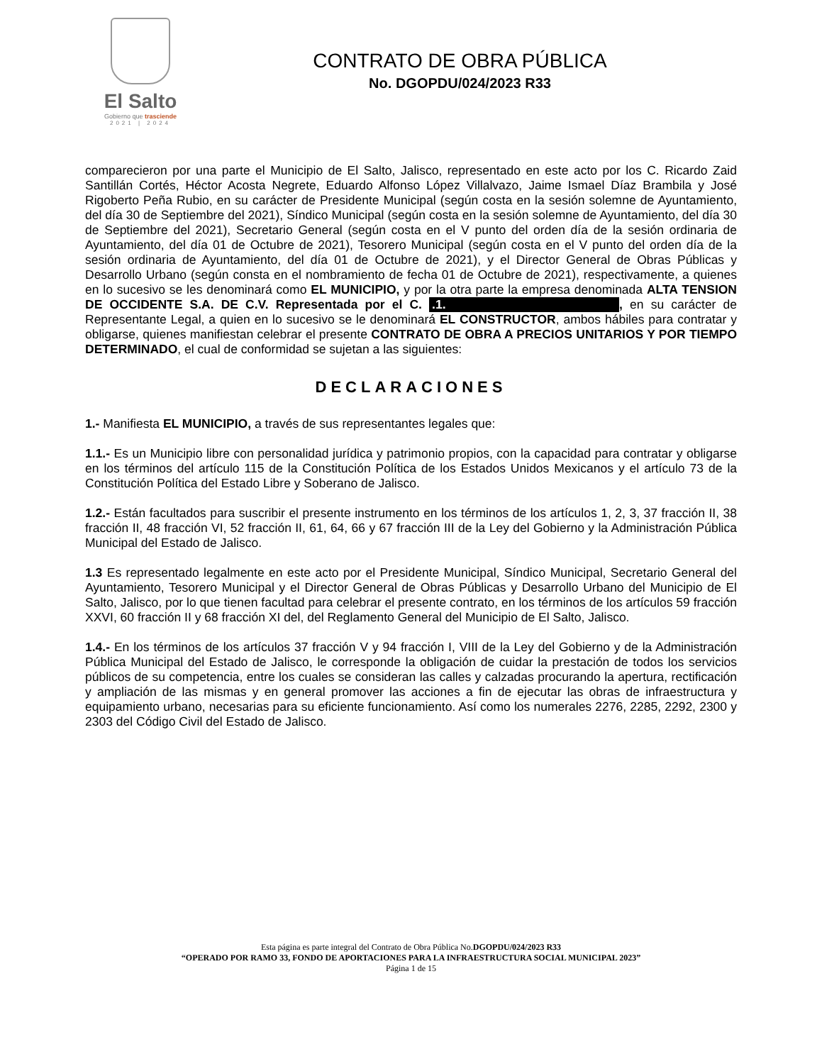El Salto
Gobierno que trasciende
2021 | 2024
CONTRATO DE OBRA PÚBLICA
No. DGOPDU/024/2023 R33
comparecieron por una parte el Municipio de El Salto, Jalisco, representado en este acto por los C. Ricardo Zaid Santillán Cortés, Héctor Acosta Negrete, Eduardo Alfonso López Villalvazo, Jaime Ismael Díaz Brambila y José Rigoberto Peña Rubio, en su carácter de Presidente Municipal (según costa en la sesión solemne de Ayuntamiento, del día 30 de Septiembre del 2021), Síndico Municipal (según costa en la sesión solemne de Ayuntamiento, del día 30 de Septiembre del 2021), Secretario General (según costa en el V punto del orden día de la sesión ordinaria de Ayuntamiento, del día 01 de Octubre de 2021), Tesorero Municipal (según costa en el V punto del orden día de la sesión ordinaria de Ayuntamiento, del día 01 de Octubre de 2021), y el Director General de Obras Públicas y Desarrollo Urbano (según consta en el nombramiento de fecha 01 de Octubre de 2021), respectivamente, a quienes en lo sucesivo se les denominará como EL MUNICIPIO, y por la otra parte la empresa denominada ALTA TENSION DE OCCIDENTE S.A. DE C.V. Representada por el C. .1., en su carácter de Representante Legal, a quien en lo sucesivo se le denominará EL CONSTRUCTOR, ambos hábiles para contratar y obligarse, quienes manifiestan celebrar el presente CONTRATO DE OBRA A PRECIOS UNITARIOS Y POR TIEMPO DETERMINADO, el cual de conformidad se sujetan a las siguientes:
DECLARACIONES
1.- Manifiesta EL MUNICIPIO, a través de sus representantes legales que:
1.1.- Es un Municipio libre con personalidad jurídica y patrimonio propios, con la capacidad para contratar y obligarse en los términos del artículo 115 de la Constitución Política de los Estados Unidos Mexicanos y el artículo 73 de la Constitución Política del Estado Libre y Soberano de Jalisco.
1.2.- Están facultados para suscribir el presente instrumento en los términos de los artículos 1, 2, 3, 37 fracción II, 38 fracción II, 48 fracción VI, 52 fracción II, 61, 64, 66 y 67 fracción III de la Ley del Gobierno y la Administración Pública Municipal del Estado de Jalisco.
1.3 Es representado legalmente en este acto por el Presidente Municipal, Síndico Municipal, Secretario General del Ayuntamiento, Tesorero Municipal y el Director General de Obras Públicas y Desarrollo Urbano del Municipio de El Salto, Jalisco, por lo que tienen facultad para celebrar el presente contrato, en los términos de los artículos 59 fracción XXVI, 60 fracción II y 68 fracción XI del, del Reglamento General del Municipio de El Salto, Jalisco.
1.4.- En los términos de los artículos 37 fracción V y 94 fracción I, VIII de la Ley del Gobierno y de la Administración Pública Municipal del Estado de Jalisco, le corresponde la obligación de cuidar la prestación de todos los servicios públicos de su competencia, entre los cuales se consideran las calles y calzadas procurando la apertura, rectificación y ampliación de las mismas y en general promover las acciones a fin de ejecutar las obras de infraestructura y equipamiento urbano, necesarias para su eficiente funcionamiento. Así como los numerales 2276, 2285, 2292, 2300 y 2303 del Código Civil del Estado de Jalisco.
Esta página es parte integral del Contrato de Obra Pública No.DGOPDU/024/2023 R33
“OPERADO POR RAMO 33, FONDO DE APORTACIONES PARA LA INFRAESTRUCTURA SOCIAL MUNICIPAL 2023”
Página 1 de 15